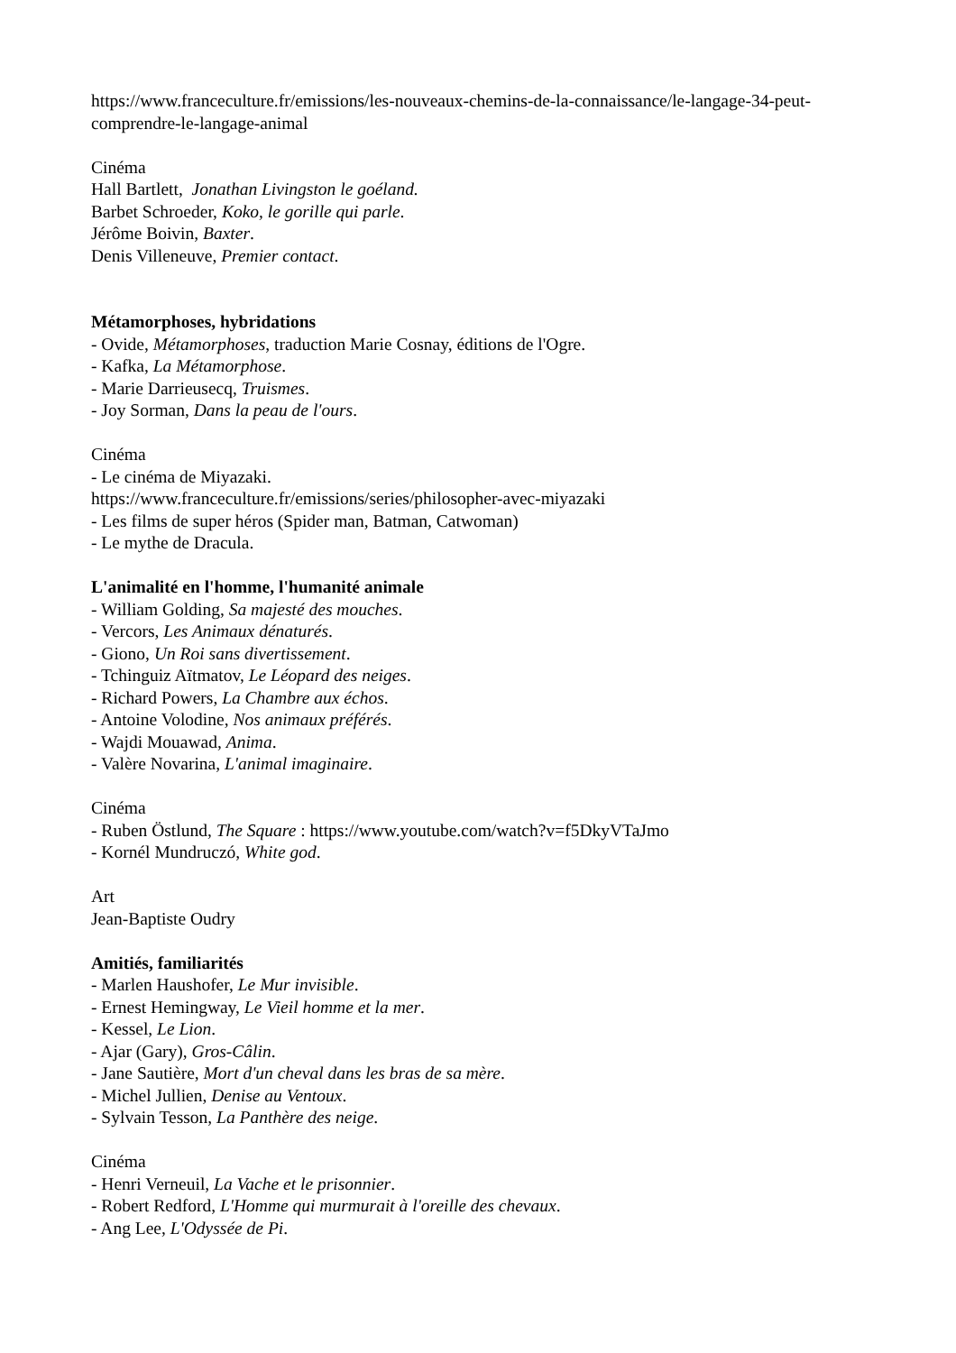https://www.franceculture.fr/emissions/les-nouveaux-chemins-de-la-connaissance/le-langage-34-peut-comprendre-le-langage-animal
Cinéma
Hall Bartlett, Jonathan Livingston le goéland.
Barbet Schroeder, Koko, le gorille qui parle.
Jérôme Boivin, Baxter.
Denis Villeneuve, Premier contact.
Métamorphoses, hybridations
- Ovide, Métamorphoses, traduction Marie Cosnay, éditions de l'Ogre.
- Kafka, La Métamorphose.
- Marie Darrieusecq, Truismes.
- Joy Sorman, Dans la peau de l'ours.
Cinéma
- Le cinéma de Miyazaki.
https://www.franceculture.fr/emissions/series/philosopher-avec-miyazaki
- Les films de super héros (Spider man, Batman, Catwoman)
- Le mythe de Dracula.
L'animalité en l'homme, l'humanité animale
- William Golding, Sa majesté des mouches.
- Vercors, Les Animaux dénaturés.
- Giono, Un Roi sans divertissement.
- Tchinguiz Aïtmatov, Le Léopard des neiges.
- Richard Powers, La Chambre aux échos.
- Antoine Volodine, Nos animaux préférés.
- Wajdi Mouawad, Anima.
- Valère Novarina, L'animal imaginaire.
Cinéma
- Ruben Östlund, The Square : https://www.youtube.com/watch?v=f5DkyVTaJmo
- Kornél Mundruczó, White god.
Art
Jean-Baptiste Oudry
Amitiés, familiarités
- Marlen Haushofer, Le Mur invisible.
- Ernest Hemingway, Le Vieil homme et la mer.
- Kessel, Le Lion.
- Ajar (Gary), Gros-Câlin.
- Jane Sautière, Mort d'un cheval dans les bras de sa mère.
- Michel Jullien, Denise au Ventoux.
- Sylvain Tesson, La Panthère des neige.
Cinéma
- Henri Verneuil, La Vache et le prisonnier.
- Robert Redford, L'Homme qui murmurait à l'oreille des chevaux.
- Ang Lee, L'Odyssée de Pi.